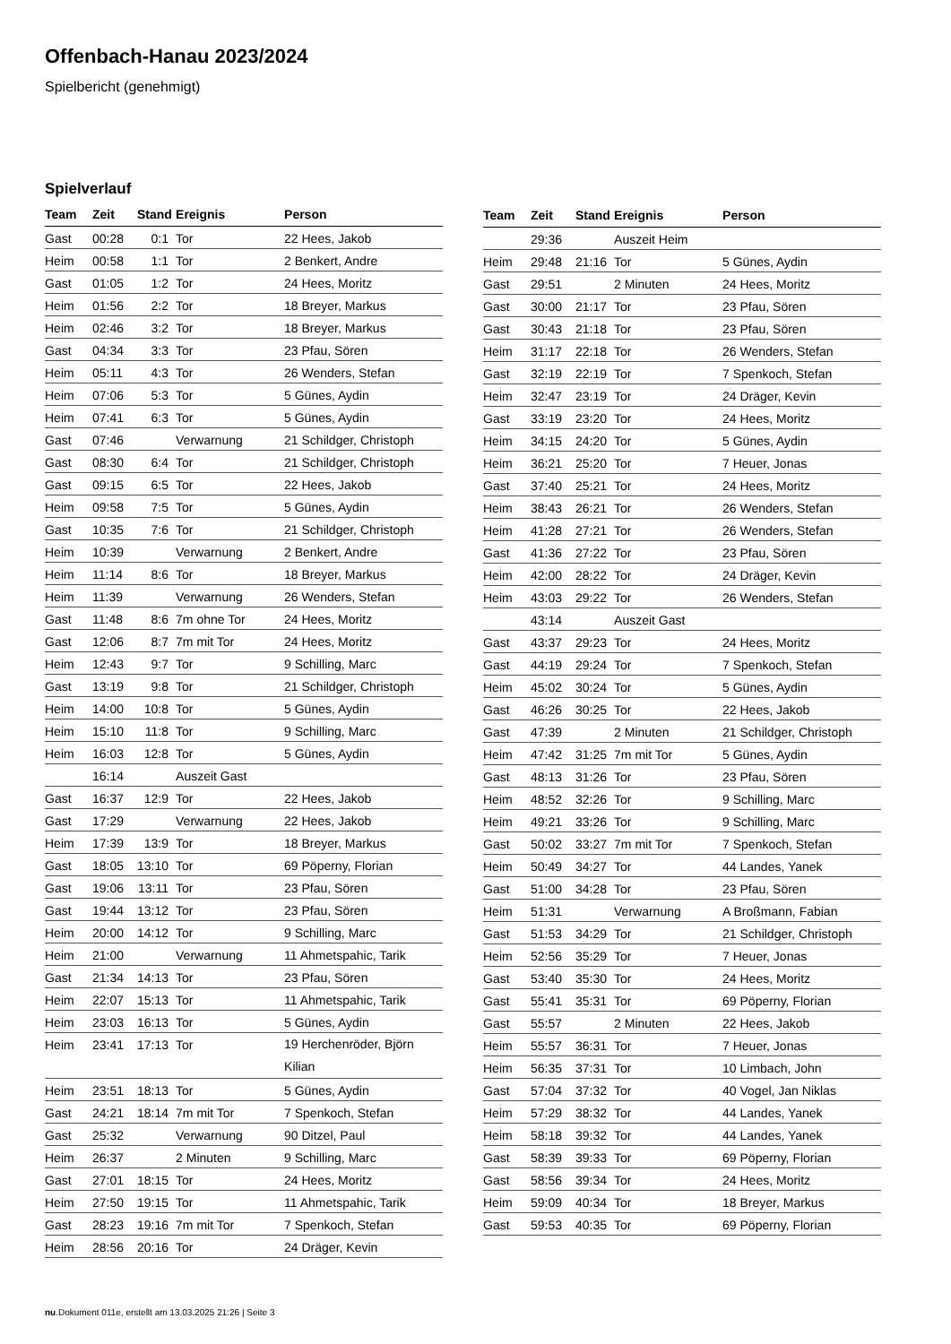Offenbach-Hanau 2023/2024
Spielbericht (genehmigt)
Spielverlauf
| Team | Zeit | Stand | Ereignis | Person |
| --- | --- | --- | --- | --- |
| Gast | 00:28 | 0:1 | Tor | 22 Hees, Jakob |
| Heim | 00:58 | 1:1 | Tor | 2 Benkert, Andre |
| Gast | 01:05 | 1:2 | Tor | 24 Hees, Moritz |
| Heim | 01:56 | 2:2 | Tor | 18 Breyer, Markus |
| Heim | 02:46 | 3:2 | Tor | 18 Breyer, Markus |
| Gast | 04:34 | 3:3 | Tor | 23 Pfau, Sören |
| Heim | 05:11 | 4:3 | Tor | 26 Wenders, Stefan |
| Heim | 07:06 | 5:3 | Tor | 5 Günes, Aydin |
| Heim | 07:41 | 6:3 | Tor | 5 Günes, Aydin |
| Gast | 07:46 | | Verwarnung | 21 Schildger, Christoph |
| Gast | 08:30 | 6:4 | Tor | 21 Schildger, Christoph |
| Gast | 09:15 | 6:5 | Tor | 22 Hees, Jakob |
| Heim | 09:58 | 7:5 | Tor | 5 Günes, Aydin |
| Gast | 10:35 | 7:6 | Tor | 21 Schildger, Christoph |
| Heim | 10:39 | | Verwarnung | 2 Benkert, Andre |
| Heim | 11:14 | 8:6 | Tor | 18 Breyer, Markus |
| Heim | 11:39 | | Verwarnung | 26 Wenders, Stefan |
| Gast | 11:48 | 8:6 | 7m ohne Tor | 24 Hees, Moritz |
| Gast | 12:06 | 8:7 | 7m mit Tor | 24 Hees, Moritz |
| Heim | 12:43 | 9:7 | Tor | 9 Schilling, Marc |
| Gast | 13:19 | 9:8 | Tor | 21 Schildger, Christoph |
| Heim | 14:00 | 10:8 | Tor | 5 Günes, Aydin |
| Heim | 15:10 | 11:8 | Tor | 9 Schilling, Marc |
| Heim | 16:03 | 12:8 | Tor | 5 Günes, Aydin |
| | 16:14 | | Auszeit Gast | |
| Gast | 16:37 | 12:9 | Tor | 22 Hees, Jakob |
| Gast | 17:29 | | Verwarnung | 22 Hees, Jakob |
| Heim | 17:39 | 13:9 | Tor | 18 Breyer, Markus |
| Gast | 18:05 | 13:10 | Tor | 69 Pöperny, Florian |
| Gast | 19:06 | 13:11 | Tor | 23 Pfau, Sören |
| Gast | 19:44 | 13:12 | Tor | 23 Pfau, Sören |
| Heim | 20:00 | 14:12 | Tor | 9 Schilling, Marc |
| Heim | 21:00 | | Verwarnung | 11 Ahmetspahic, Tarik |
| Gast | 21:34 | 14:13 | Tor | 23 Pfau, Sören |
| Heim | 22:07 | 15:13 | Tor | 11 Ahmetspahic, Tarik |
| Heim | 23:03 | 16:13 | Tor | 5 Günes, Aydin |
| Heim | 23:41 | 17:13 | Tor | 19 Herchenröder, Björn Kilian |
| Heim | 23:51 | 18:13 | Tor | 5 Günes, Aydin |
| Gast | 24:21 | 18:14 | 7m mit Tor | 7 Spenkoch, Stefan |
| Gast | 25:32 | | Verwarnung | 90 Ditzel, Paul |
| Heim | 26:37 | | 2 Minuten | 9 Schilling, Marc |
| Gast | 27:01 | 18:15 | Tor | 24 Hees, Moritz |
| Heim | 27:50 | 19:15 | Tor | 11 Ahmetspahic, Tarik |
| Gast | 28:23 | 19:16 | 7m mit Tor | 7 Spenkoch, Stefan |
| Heim | 28:56 | 20:16 | Tor | 24 Dräger, Kevin |
| Team | Zeit | Stand | Ereignis | Person |
| --- | --- | --- | --- | --- |
| | 29:36 | | Auszeit Heim | |
| Heim | 29:48 | 21:16 | Tor | 5 Günes, Aydin |
| Gast | 29:51 | | 2 Minuten | 24 Hees, Moritz |
| Gast | 30:00 | 21:17 | Tor | 23 Pfau, Sören |
| Gast | 30:43 | 21:18 | Tor | 23 Pfau, Sören |
| Heim | 31:17 | 22:18 | Tor | 26 Wenders, Stefan |
| Gast | 32:19 | 22:19 | Tor | 7 Spenkoch, Stefan |
| Heim | 32:47 | 23:19 | Tor | 24 Dräger, Kevin |
| Gast | 33:19 | 23:20 | Tor | 24 Hees, Moritz |
| Heim | 34:15 | 24:20 | Tor | 5 Günes, Aydin |
| Heim | 36:21 | 25:20 | Tor | 7 Heuer, Jonas |
| Gast | 37:40 | 25:21 | Tor | 24 Hees, Moritz |
| Heim | 38:43 | 26:21 | Tor | 26 Wenders, Stefan |
| Heim | 41:28 | 27:21 | Tor | 26 Wenders, Stefan |
| Gast | 41:36 | 27:22 | Tor | 23 Pfau, Sören |
| Heim | 42:00 | 28:22 | Tor | 24 Dräger, Kevin |
| Heim | 43:03 | 29:22 | Tor | 26 Wenders, Stefan |
| | 43:14 | | Auszeit Gast | |
| Gast | 43:37 | 29:23 | Tor | 24 Hees, Moritz |
| Gast | 44:19 | 29:24 | Tor | 7 Spenkoch, Stefan |
| Heim | 45:02 | 30:24 | Tor | 5 Günes, Aydin |
| Gast | 46:26 | 30:25 | Tor | 22 Hees, Jakob |
| Gast | 47:39 | | 2 Minuten | 21 Schildger, Christoph |
| Heim | 47:42 | 31:25 | 7m mit Tor | 5 Günes, Aydin |
| Gast | 48:13 | 31:26 | Tor | 23 Pfau, Sören |
| Heim | 48:52 | 32:26 | Tor | 9 Schilling, Marc |
| Heim | 49:21 | 33:26 | Tor | 9 Schilling, Marc |
| Gast | 50:02 | 33:27 | 7m mit Tor | 7 Spenkoch, Stefan |
| Heim | 50:49 | 34:27 | Tor | 44 Landes, Yanek |
| Gast | 51:00 | 34:28 | Tor | 23 Pfau, Sören |
| Heim | 51:31 | | Verwarnung | A Broßmann, Fabian |
| Gast | 51:53 | 34:29 | Tor | 21 Schildger, Christoph |
| Heim | 52:56 | 35:29 | Tor | 7 Heuer, Jonas |
| Gast | 53:40 | 35:30 | Tor | 24 Hees, Moritz |
| Gast | 55:41 | 35:31 | Tor | 69 Pöperny, Florian |
| Gast | 55:57 | | 2 Minuten | 22 Hees, Jakob |
| Heim | 55:57 | 36:31 | Tor | 7 Heuer, Jonas |
| Heim | 56:35 | 37:31 | Tor | 10 Limbach, John |
| Gast | 57:04 | 37:32 | Tor | 40 Vogel, Jan Niklas |
| Heim | 57:29 | 38:32 | Tor | 44 Landes, Yanek |
| Heim | 58:18 | 39:32 | Tor | 44 Landes, Yanek |
| Gast | 58:39 | 39:33 | Tor | 69 Pöperny, Florian |
| Gast | 58:56 | 39:34 | Tor | 24 Hees, Moritz |
| Heim | 59:09 | 40:34 | Tor | 18 Breyer, Markus |
| Gast | 59:53 | 40:35 | Tor | 69 Pöperny, Florian |
nu.Dokument 011e, erstellt am 13.03.2025 21:26 | Seite 3